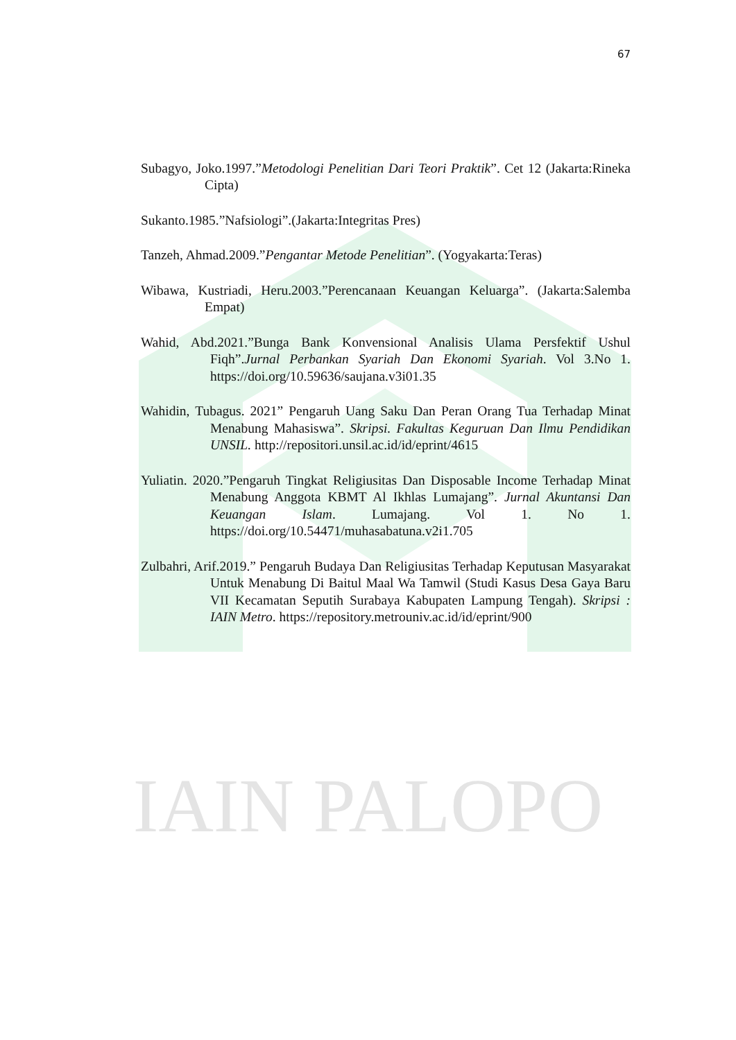IAIN PALOPO
67
Subagyo, Joko.1997.”Metodologi Penelitian Dari Teori Praktik”. Cet 12 (Jakarta:Rineka Cipta)
Sukanto.1985.”Nafsiologi”.(Jakarta:Integritas Pres)
Tanzeh, Ahmad.2009.”Pengantar Metode Penelitian”. (Yogyakarta:Teras)
Wibawa, Kustriadi, Heru.2003.”Perencanaan Keuangan Keluarga”. (Jakarta:Salemba Empat)
Wahid, Abd.2021.”Bunga Bank Konvensional Analisis Ulama Persfektif Ushul Fiqh”.Jurnal Perbankan Syariah Dan Ekonomi Syariah. Vol 3.No 1. https://doi.org/10.59636/saujana.v3i01.35
Wahidin, Tubagus. 2021” Pengaruh Uang Saku Dan Peran Orang Tua Terhadap Minat Menabung Mahasiswa”. Skripsi. Fakultas Keguruan Dan Ilmu Pendidikan UNSIL. http://repositori.unsil.ac.id/id/eprint/4615
Yuliatin. 2020.”Pengaruh Tingkat Religiusitas Dan Disposable Income Terhadap Minat Menabung Anggota KBMT Al Ikhlas Lumajang”. Jurnal Akuntansi Dan Keuangan Islam. Lumajang. Vol 1. No 1. https://doi.org/10.54471/muhasabatuna.v2i1.705
Zulbahri, Arif.2019.” Pengaruh Budaya Dan Religiusitas Terhadap Keputusan Masyarakat Untuk Menabung Di Baitul Maal Wa Tamwil (Studi Kasus Desa Gaya Baru VII Kecamatan Seputih Surabaya Kabupaten Lampung Tengah). Skripsi : IAIN Metro. https://repository.metrouniv.ac.id/id/eprint/900